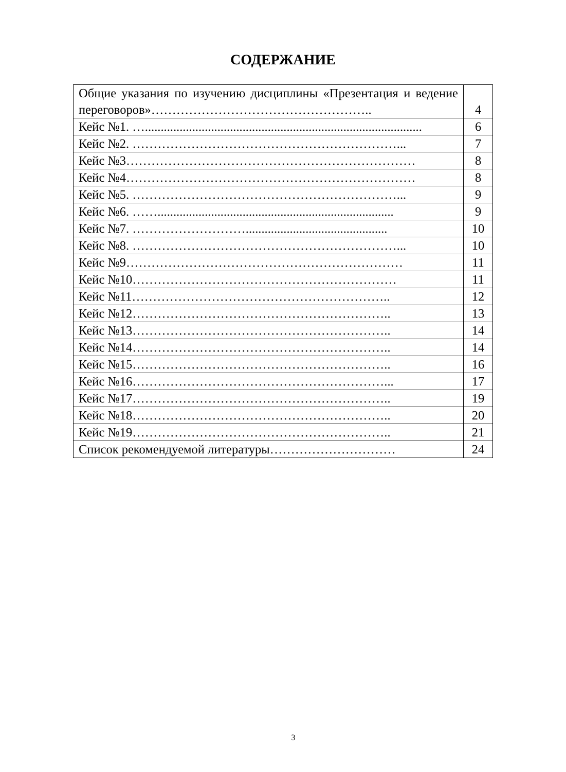СОДЕРЖАНИЕ
| Общие указания по изучению дисциплины «Презентация и ведение переговоров»…………………………………………….. | 4 |
| Кейс №1. …........................................................................................ | 6 |
| Кейс №2. ………………………………………………………... | 7 |
| Кейс №3…………………………………………………………… | 8 |
| Кейс №4…………………………………………………………… | 8 |
| Кейс №5. ………………………………………………………... | 9 |
| Кейс №6. ……........................................................................... | 9 |
| Кейс №7. ………………………............................................. | 10 |
| Кейс №8. ………………………………………………………... | 10 |
| Кейс №9………………………………………………………… | 11 |
| Кейс №10……………………………………………………… | 11 |
| Кейс №11…………………………………………………….. | 12 |
| Кейс №12…………………………………………………….. | 13 |
| Кейс №13…………………………………………………….. | 14 |
| Кейс №14…………………………………………………….. | 14 |
| Кейс №15…………………………………………………….. | 16 |
| Кейс №16……………………………………………………... | 17 |
| Кейс №17…………………………………………………….. | 19 |
| Кейс №18…………………………………………………….. | 20 |
| Кейс №19…………………………………………………….. | 21 |
| Список рекомендуемой литературы………………………… | 24 |
3